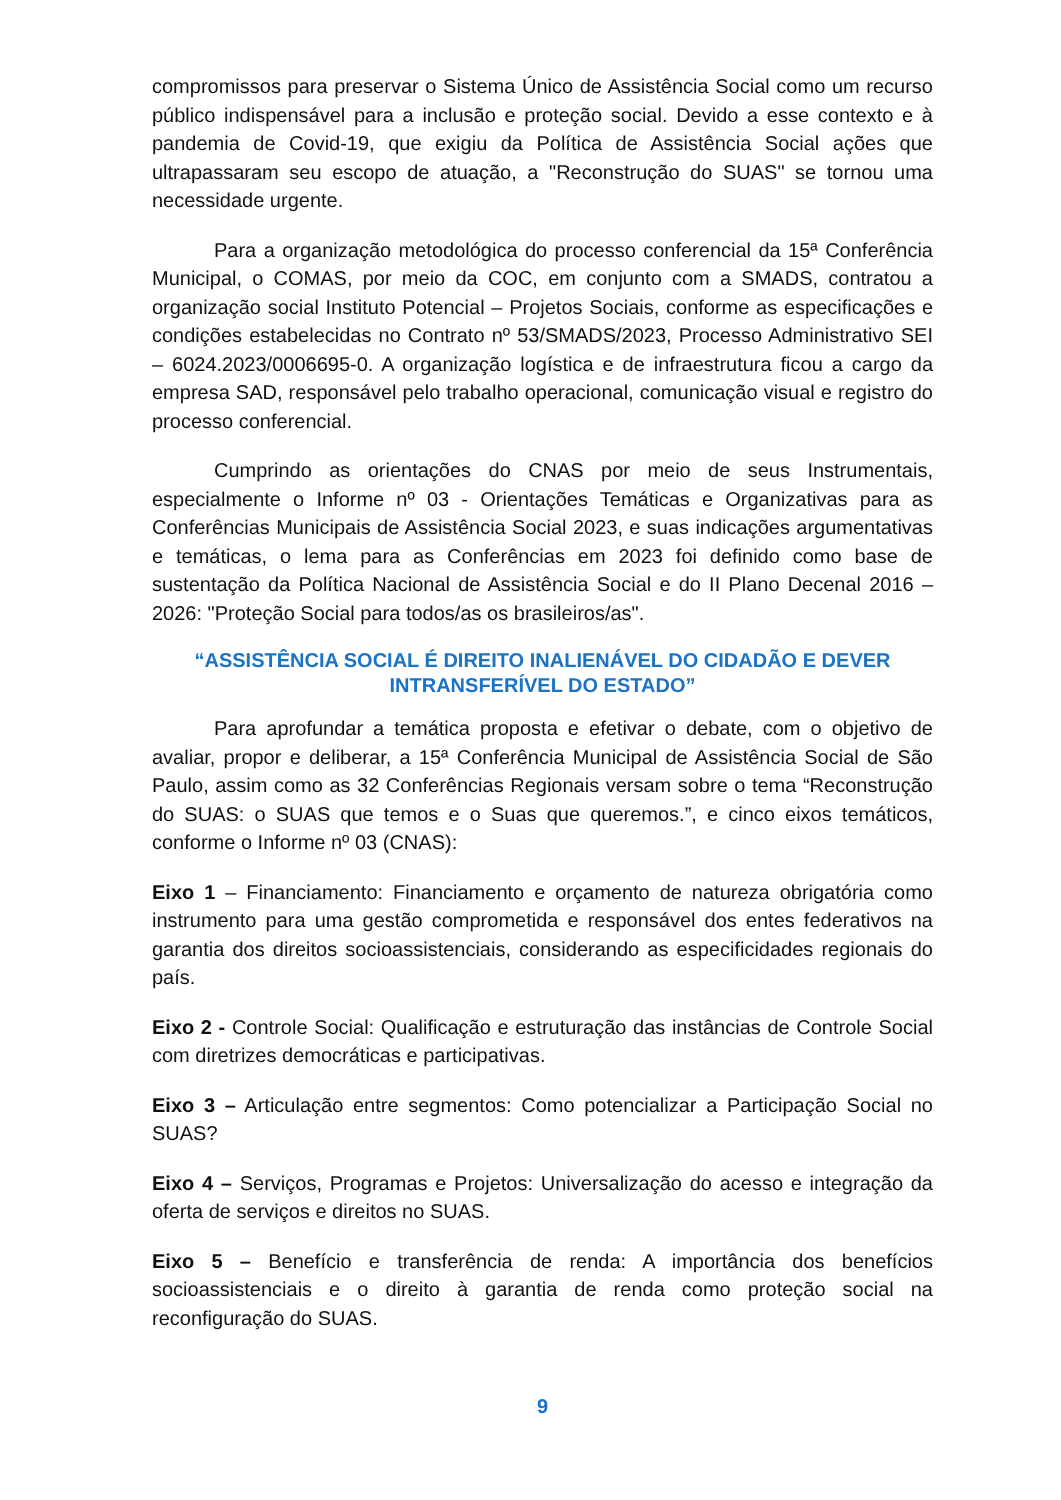compromissos para preservar o Sistema Único de Assistência Social como um recurso público indispensável para a inclusão e proteção social. Devido a esse contexto e à pandemia de Covid-19, que exigiu da Política de Assistência Social ações que ultrapassaram seu escopo de atuação, a "Reconstrução do SUAS" se tornou uma necessidade urgente.
Para a organização metodológica do processo conferencial da 15ª Conferência Municipal, o COMAS, por meio da COC, em conjunto com a SMADS, contratou a organização social Instituto Potencial – Projetos Sociais, conforme as especificações e condições estabelecidas no Contrato nº 53/SMADS/2023, Processo Administrativo SEI – 6024.2023/0006695-0. A organização logística e de infraestrutura ficou a cargo da empresa SAD, responsável pelo trabalho operacional, comunicação visual e registro do processo conferencial.
Cumprindo as orientações do CNAS por meio de seus Instrumentais, especialmente o Informe nº 03 - Orientações Temáticas e Organizativas para as Conferências Municipais de Assistência Social 2023, e suas indicações argumentativas e temáticas, o lema para as Conferências em 2023 foi definido como base de sustentação da Política Nacional de Assistência Social e do II Plano Decenal 2016 – 2026: "Proteção Social para todos/as os brasileiros/as".
“ASSISTÊNCIA SOCIAL É DIREITO INALIENÁVEL DO CIDADÃO E DEVER INTRANSFERÍVEL DO ESTADO”
Para aprofundar a temática proposta e efetivar o debate, com o objetivo de avaliar, propor e deliberar, a 15ª Conferência Municipal de Assistência Social de São Paulo, assim como as 32 Conferências Regionais versam sobre o tema “Reconstrução do SUAS: o SUAS que temos e o Suas que queremos.”, e cinco eixos temáticos, conforme o Informe nº 03 (CNAS):
Eixo 1 – Financiamento: Financiamento e orçamento de natureza obrigatória como instrumento para uma gestão comprometida e responsável dos entes federativos na garantia dos direitos socioassistenciais, considerando as especificidades regionais do país.
Eixo 2 - Controle Social: Qualificação e estruturação das instâncias de Controle Social com diretrizes democráticas e participativas.
Eixo 3 – Articulação entre segmentos: Como potencializar a Participação Social no SUAS?
Eixo 4 – Serviços, Programas e Projetos: Universalização do acesso e integração da oferta de serviços e direitos no SUAS.
Eixo 5 – Benefício e transferência de renda: A importância dos benefícios socioassistenciais e o direito à garantia de renda como proteção social na reconfiguração do SUAS.
9